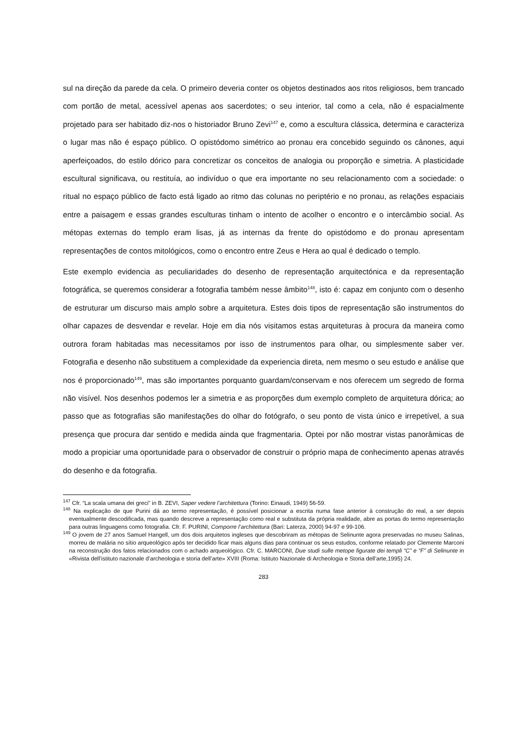sul na direção da parede da cela. O primeiro deveria conter os objetos destinados aos ritos religiosos, bem trancado com portão de metal, acessível apenas aos sacerdotes; o seu interior, tal como a cela, não é espacialmente projetado para ser habitado diz-nos o historiador Bruno Zevi<sup>147</sup> e, como a escultura clássica, determina e caracteriza o lugar mas não é espaço público. O opistódomo simétrico ao pronau era concebido seguindo os cânones, aqui aperfeiçoados, do estilo dórico para concretizar os conceitos de analogia ou proporção e simetria. A plasticidade escultural significava, ou restituía, ao indivíduo o que era importante no seu relacionamento com a sociedade: o ritual no espaço público de facto está ligado ao ritmo das colunas no periptério e no pronau, as relações espaciais entre a paisagem e essas grandes esculturas tinham o intento de acolher o encontro e o intercâmbio social. As métopas externas do templo eram lisas, já as internas da frente do opistódomo e do pronau apresentam representações de contos mitológicos, como o encontro entre Zeus e Hera ao qual é dedicado o templo.
Este exemplo evidencia as peculiaridades do desenho de representação arquitectónica e da representação fotográfica, se queremos considerar a fotografia também nesse âmbito<sup>148</sup>, isto é: capaz em conjunto com o desenho de estruturar um discurso mais amplo sobre a arquitetura. Estes dois tipos de representação são instrumentos do olhar capazes de desvendar e revelar. Hoje em dia nós visitamos estas arquiteturas à procura da maneira como outrora foram habitadas mas necessitamos por isso de instrumentos para olhar, ou simplesmente saber ver. Fotografia e desenho não substituem a complexidade da experiencia direta, nem mesmo o seu estudo e análise que nos é proporcionado<sup>149</sup>, mas são importantes porquanto guardam/conservam e nos oferecem um segredo de forma não visível. Nos desenhos podemos ler a simetria e as proporções dum exemplo completo de arquitetura dórica; ao passo que as fotografias são manifestações do olhar do fotógrafo, o seu ponto de vista único e irrepetível, a sua presença que procura dar sentido e medida ainda que fragmentaria. Optei por não mostrar vistas panorâmicas de modo a propiciar uma oportunidade para o observador de construir o próprio mapa de conhecimento apenas através do desenho e da fotografia.
<sup>147</sup> Cfr. “La scala umana dei greci” in B. ZEVI, Saper vedere l’architettura (Torino: Einaudi, 1949) 56-59.
<sup>148</sup> Na explicação de que Purini dá ao termo representação, é possível posicionar a escrita numa fase anterior à construção do real, a ser depois eventualmente descodificada, mas quando descreve a representação como real e substituta da própria realidade, abre as portas do termo representação para outras linguagens como fotografia. Cfr. F. PURINI, Comporre l’architettura (Bari: Laterza, 2000) 94-97 e 99-106.
<sup>149</sup> O jovem de 27 anos Samuel Hangell, um dos dois arquitetos ingleses que descobriram as métopas de Selinunte agora preservadas no museu Salinas, morreu de malária no sítio arqueológico após ter decidido ficar mais alguns dias para continuar os seus estudos, conforme relatado por Clemente Marconi na reconstrução dos fatos relacionados com o achado arqueológico. Cfr. C. MARCONI, Due studi sulle metope figurate dei templi “C” e “F” di Selinunte in «Rivista dell’istituto nazionale d’archeologia e storia dell’arte» XVIII (Roma: Istituto Nazionale di Archeologia e Storia dell’arte,1995) 24.
283